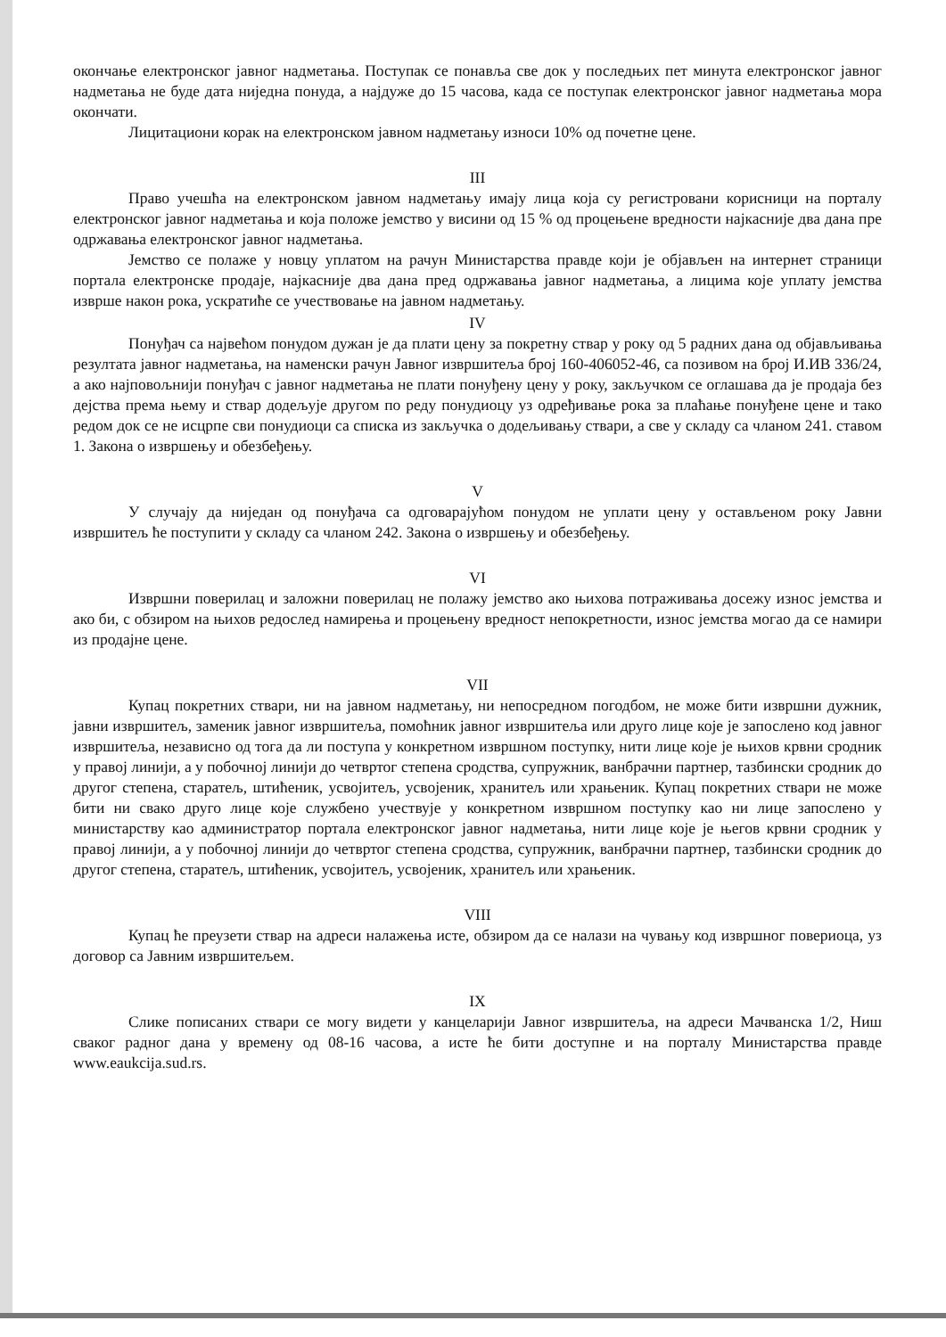окончање електронског јавног надметања. Поступак се понавља све док у последњих пет минута електронског јавног надметања не буде дата ниједна понуда, а најдуже до 15 часова, када се поступак електронског јавног надметања мора окончати.
Лицитациони корак на електронском јавном надметању износи 10% од почетне цене.
III
Право учешћа на електронском јавном надметању имају лица која су регистровани корисници на порталу електронског јавног надметања и која положе јемство у висини од 15 % од процењене вредности најкасније два дана пре одржавања електронског јавног надметања.
Јемство се полаже у новцу уплатом на рачун Министарства правде који је објављен на интернет страници портала електронске продаје, најкасније два дана пред одржавања јавног надметања, а лицима које уплату јемства изврше након рока, ускратиће се учествовање на јавном надметању.
IV
Понуђач са највећом понудом дужан је да плати цену за покретну ствар у року од 5 радних дана од објављивања резултата јавног надметања, на наменски рачун Јавног извршитеља број 160-406052-46, са позивом на број И.ИВ 336/24, а ако најповољнији понуђач с јавног надметања не плати понуђену цену у року, закључком се оглашава да је продаја без дејства према њему и ствар додељује другом по реду понудиоцу уз одређивање рока за плаћање понуђене цене и тако редом док се не исцрпе сви понудиоци са списка из закључка о додељивању ствари, а све у складу са чланом 241. ставом 1. Закона о извршењу и обезбеђењу.
V
У случају да ниједан од понуђача са одговарајућом понудом не уплати цену у остављеном року Јавни извршитељ ће поступити у складу са чланом 242. Закона о извршењу и обезбеђењу.
VI
Извршни поверилац и заложни поверилац не полажу јемство ако њихова потраживања досежу износ јемства и ако би, с обзиром на њихов редослед намирења и процењену вредност непокретности, износ јемства могао да се намири из продајне цене.
VII
Купац покретних ствари, ни на јавном надметању, ни непосредном погодбом, не може бити извршни дужник, јавни извршитељ, заменик јавног извршитеља, помоћник јавног извршитеља или друго лице које је запослено код јавног извршитеља, независно од тога да ли поступа у конкретном извршном поступку, нити лице које је њихов крвни сродник у правој линији, а у побочној линији до четвртог степена сродства, супружник, ванбрачни партнер, тазбински сродник до другог степена, старатељ, штићеник, усвојитељ, усвојеник, хранитељ или храњеник. Купац покретних ствари не може бити ни свако друго лице које службено учествује у конкретном извршном поступку као ни лице запослено у министарству као администратор портала електронског јавног надметања, нити лице које је његов крвни сродник у правој линији, а у побочној линији до четвртог степена сродства, супружник, ванбрачни партнер, тазбински сродник до другог степена, старатељ, штићеник, усвојитељ, усвојеник, хранитељ или храњеник.
VIII
Купац ће преузети ствар на адреси налажења исте, обзиром да се налази на чувању код извршног повериоца, уз договор са Јавним извршитељем.
IX
Слике пописаних ствари се могу видети у канцеларији Јавног извршитеља, на адреси Мачванска 1/2, Ниш сваког радног дана у времену од 08-16 часова, а исте ће бити доступне и на порталу Министарства правде www.eaukcija.sud.rs.